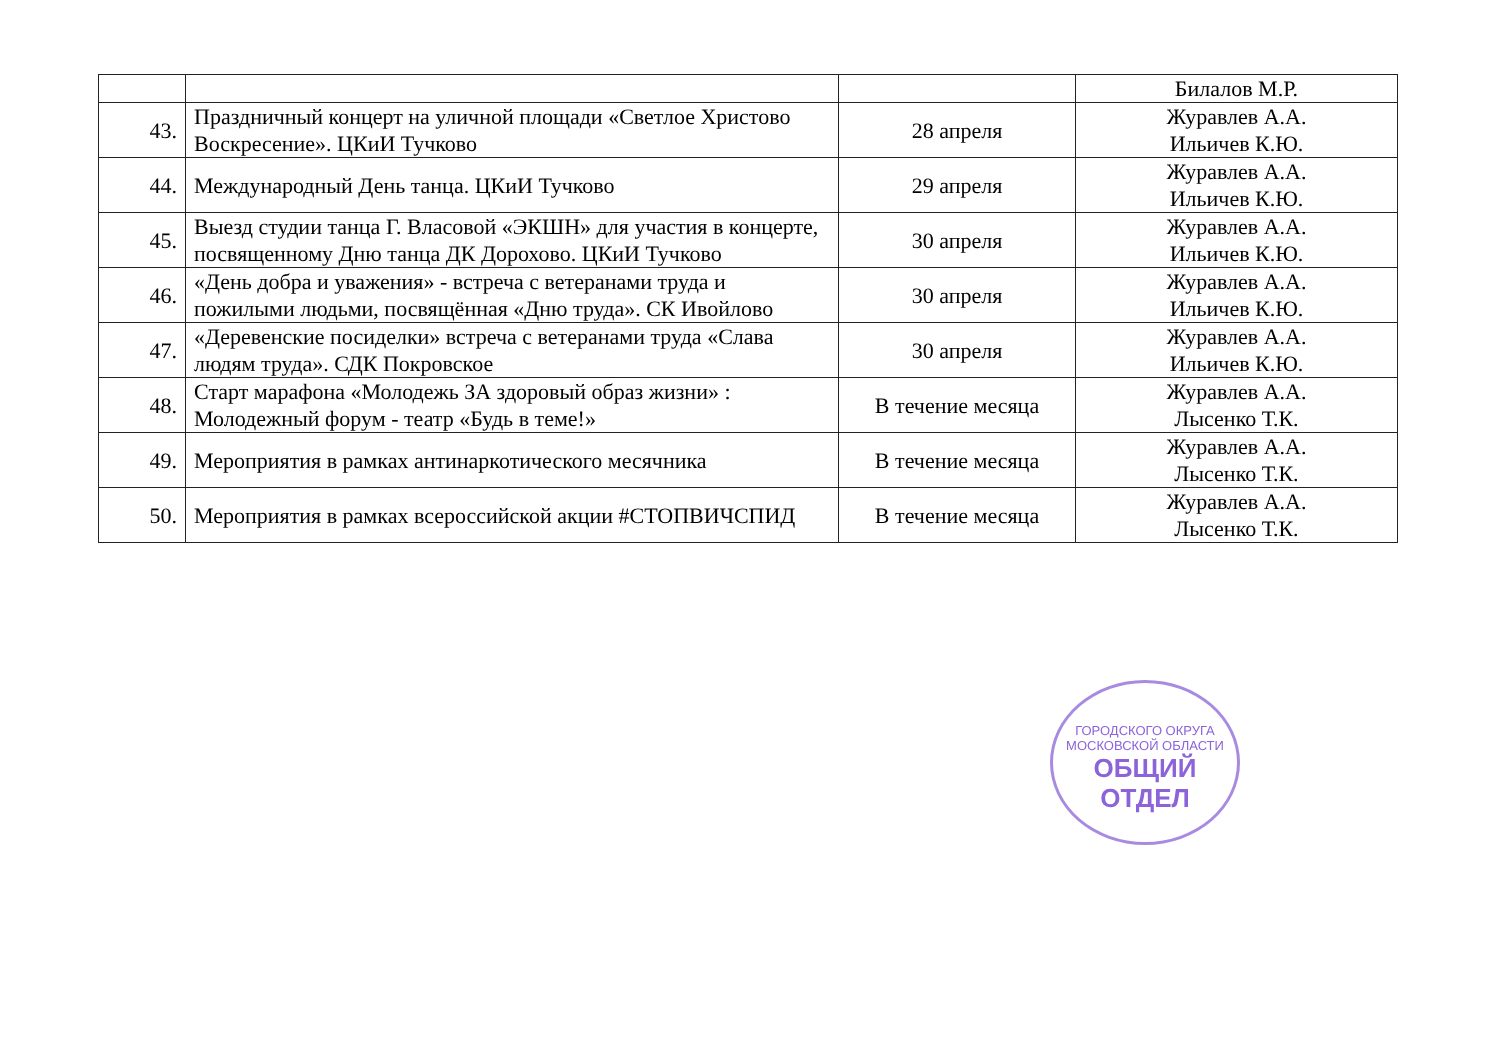| | | | Билалов М.Р. |
| 43. | Праздничный концерт на уличной площади «Светлое Христово Воскресение». ЦКиИ Тучково | 28 апреля | Журавлев А.А. Ильичев К.Ю. |
| 44. | Международный День танца. ЦКиИ Тучково | 29 апреля | Журавлев А.А. Ильичев К.Ю. |
| 45. | Выезд студии танца Г. Власовой «ЭКШН» для участия в концерте, посвященному Дню танца ДК Дорохово. ЦКиИ Тучково | 30 апреля | Журавлев А.А. Ильичев К.Ю. |
| 46. | «День добра и уважения» - встреча с ветеранами труда и пожилыми людьми, посвящённая «Дню труда». СК Ивойлово | 30 апреля | Журавлев А.А. Ильичев К.Ю. |
| 47. | «Деревенские посиделки» встреча с ветеранами труда «Слава людям труда». СДК Покровское | 30 апреля | Журавлев А.А. Ильичев К.Ю. |
| 48. | Старт марафона «Молодежь ЗА здоровый образ жизни» : Молодежный форум - театр «Будь в теме!» | В течение месяца | Журавлев А.А. Лысенко Т.К. |
| 49. | Мероприятия в рамках антинаркотического месячника | В течение месяца | Журавлев А.А. Лысенко Т.К. |
| 50. | Мероприятия в рамках всероссийской акции #СТОПВИЧСПИД | В течение месяца | Журавлев А.А. Лысенко Т.К. |
ГОРОДСКОГО ОКРУГА МОСКОВСКОЙ ОБЛАСТИ
ОБЩИЙ ОТДЕЛ